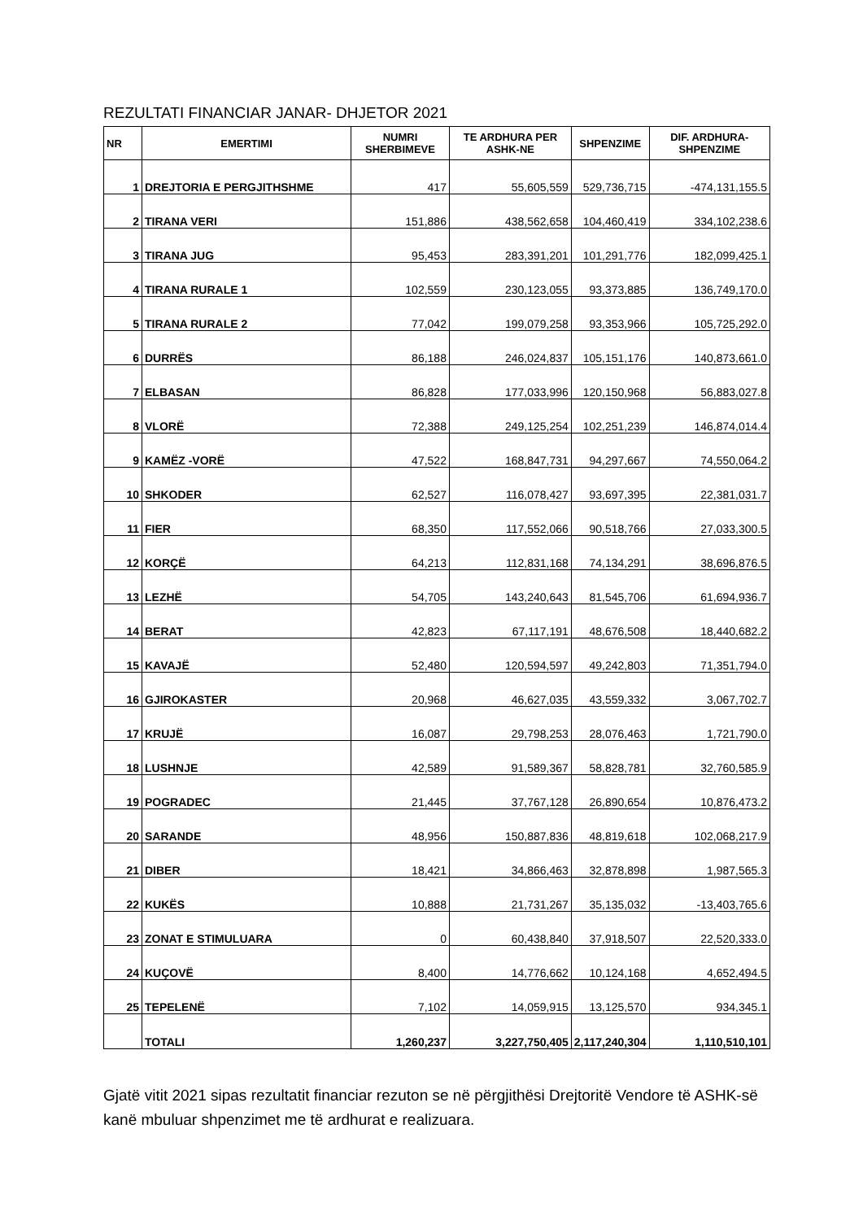REZULTATI FINANCIAR JANAR- DHJETOR 2021
| NR | EMERTIMI | NUMRI SHERBIMEVE | TE ARDHURA PER ASHK-NE | SHPENZIME | DIF. ARDHURA-SHPENZIME |
| --- | --- | --- | --- | --- | --- |
| 1 | DREJTORIA E PERGJITHSHME | 417 | 55,605,559 | 529,736,715 | -474,131,155.5 |
| 2 | TIRANA VERI | 151,886 | 438,562,658 | 104,460,419 | 334,102,238.6 |
| 3 | TIRANA JUG | 95,453 | 283,391,201 | 101,291,776 | 182,099,425.1 |
| 4 | TIRANA RURALE 1 | 102,559 | 230,123,055 | 93,373,885 | 136,749,170.0 |
| 5 | TIRANA RURALE 2 | 77,042 | 199,079,258 | 93,353,966 | 105,725,292.0 |
| 6 | DURRËS | 86,188 | 246,024,837 | 105,151,176 | 140,873,661.0 |
| 7 | ELBASAN | 86,828 | 177,033,996 | 120,150,968 | 56,883,027.8 |
| 8 | VLORË | 72,388 | 249,125,254 | 102,251,239 | 146,874,014.4 |
| 9 | KAMËZ -VORË | 47,522 | 168,847,731 | 94,297,667 | 74,550,064.2 |
| 10 | SHKODER | 62,527 | 116,078,427 | 93,697,395 | 22,381,031.7 |
| 11 | FIER | 68,350 | 117,552,066 | 90,518,766 | 27,033,300.5 |
| 12 | KORÇË | 64,213 | 112,831,168 | 74,134,291 | 38,696,876.5 |
| 13 | LEZHË | 54,705 | 143,240,643 | 81,545,706 | 61,694,936.7 |
| 14 | BERAT | 42,823 | 67,117,191 | 48,676,508 | 18,440,682.2 |
| 15 | KAVAJË | 52,480 | 120,594,597 | 49,242,803 | 71,351,794.0 |
| 16 | GJIROKASTER | 20,968 | 46,627,035 | 43,559,332 | 3,067,702.7 |
| 17 | KRUJË | 16,087 | 29,798,253 | 28,076,463 | 1,721,790.0 |
| 18 | LUSHNJE | 42,589 | 91,589,367 | 58,828,781 | 32,760,585.9 |
| 19 | POGRADEC | 21,445 | 37,767,128 | 26,890,654 | 10,876,473.2 |
| 20 | SARANDE | 48,956 | 150,887,836 | 48,819,618 | 102,068,217.9 |
| 21 | DIBER | 18,421 | 34,866,463 | 32,878,898 | 1,987,565.3 |
| 22 | KUKËS | 10,888 | 21,731,267 | 35,135,032 | -13,403,765.6 |
| 23 | ZONAT E STIMULUARA | 0 | 60,438,840 | 37,918,507 | 22,520,333.0 |
| 24 | KUÇOVË | 8,400 | 14,776,662 | 10,124,168 | 4,652,494.5 |
| 25 | TEPELENË | 7,102 | 14,059,915 | 13,125,570 | 934,345.1 |
| | TOTALI | 1,260,237 | 3,227,750,405 | 2,117,240,304 | 1,110,510,101 |
Gjatë vitit 2021 sipas rezultatit financiar rezuton se në përgjithësi Drejtoritë Vendore të ASHK-së kanë mbuluar shpenzimet me të ardhurat e realizuara.